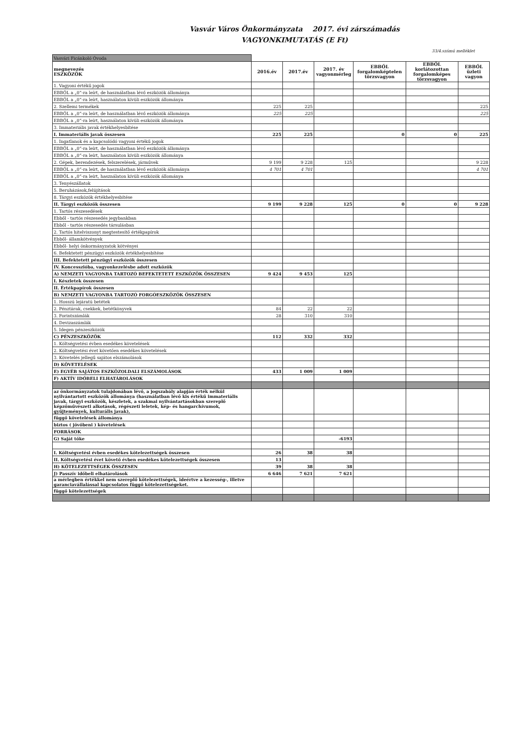Vasvár Város Önkormányzata 2017. évi zárszámadás
VAGYONKIMUTATÁS (E Ft)
33/4.számú melléklet
| Vasvári Ficánkoló Óvoda | | | | | | |
| megnevezés ESZKÖZÖK | 2016.év | 2017.év | 2017. év vagyonmérleg | EBBŐL forgalomképtelen törzsvagyon | EBBŐL korlátozottan forgalomképes törzsvagyon | EBBŐL üzleti vagyon |
| 1. Vagyoni értékű jogok | | | | | | |
| EBBŐL a „0”-ra leírt, de használatban lévő eszközök állománya | | | | | | |
| EBBŐL a „0”-ra leírt, használaton kívüli eszközök állománya | | | | | | |
| 2. Szellemi termékek | 225 | 225 | | | | 225 |
| EBBŐL a „0”-ra leírt, de használatban lévő eszközök állománya | 225 | 225 | | | | 225 |
| EBBŐL a „0”-ra leírt, használaton kívüli eszközök állománya | | | | | | |
| 3. Immateriális javak értékhelyesbítése | | | | | | |
| I. Immateriális javak összesen | 225 | 225 | | 0 | 0 | 225 |
| 1. Ingatlanok és a kapcsolódó vagyoni értékű jogok | | | | | | |
| EBBŐL a „0”-ra leírt, de használatban lévő eszközök állománya | | | | | | |
| EBBŐL a „0”-ra leírt, használaton kívüli eszközök állománya | | | | | | |
| 2. Gépek, berendezések, felszerelések, járművek | 9 199 | 9 228 | 125 | | | 9 228 |
| EBBŐL a „0”-ra leírt, de használatban lévő eszközök állománya | 4 701 | 4 701 | | | | 4 701 |
| EBBŐL a „0”-ra leírt, használaton kívüli eszközök állománya | | | | | | |
| 3. Tenyészállatok | | | | | | |
| 5. Beruházások,felújítások | | | | | | |
| 8. Tárgyi eszközök értékhelyesbítése | | | | | | |
| II. Tárgyi eszközök összesen | 9 199 | 9 228 | 125 | 0 | 0 | 9 228 |
| 1. Tartós részesedések | | | | | | |
| Ebből - tartós részesedés jegybankban | | | | | | |
| Ebből - tartós részesedés társulásban | | | | | | |
| 2. Tartós hitelviszonyt megtestesítő értékpapírok | | | | | | |
| Ebből- államkötvények | | | | | | |
| Ebből- helyi önkormányzatok kötvényei | | | | | | |
| 6. Befektetett pénzügyi eszközök értékhelyesbítése | | | | | | |
| III. Befektetett pénzügyi eszközök összesen | | | | | | |
| IV. Koncesszióba, vagyonkezelésbe adott eszközök | | | | | | |
| A) NEMZETI VAGYONBA TARTOZÓ BEFEKTETETT ESZKÖZÖK ÖSSZESEN | 9 424 | 9 453 | 125 | | | |
| I. Készletek összesen | | | | | | |
| II. Értékpapírok összesen | | | | | | |
| B) NEMZETI VAGYONBA TARTOZÓ FORGÓESZKÖZÖK ÖSSZESEN | | | | | | |
| 1. Hosszú lejáratú betétek | | | | | | |
| 2. Pénztárak, csekkek, betétkönyvek | 84 | 22 | 22 | | | |
| 3. Forintszámlák | 28 | 310 | 310 | | | |
| 4. Devizaszámlák | | | | | | |
| 5. Idegen pénzeszközök | | | | | | |
| C) PÉNZESZKÖZÖK | 112 | 332 | 332 | | | |
| 1. Költségvetési évben esedékes követelések | | | | | | |
| 2. Költségvetési évet követően esedékes követelések | | | | | | |
| 3. Követelés jellegű sajátos elszámolások | | | | | | |
| D) KÖVETELÉSEK | | | | | | |
| E) EGYÉB SAJÁTOS ESZKÖZOLDALI ELSZÁMOLÁSOK | 433 | 1 009 | 1 009 | | | |
| F) AKTÍV IDŐBELI ELHATÁROLÁSOK | | | | | | |
| az önkormányzatok tulajdonában lévő, a jogszabály alapján érték nélkül nyilvántartott eszközök állománya (használatban lévő kis értékű immateriális javak, tárgyi eszközök, készletek, a szakmai nyilvántartásokban szereplő képzőművészeti alkotások, régészeti leletek, kép- és hangarchívumok, gyűjtemények, kulturális javak), | | | | | | |
| függő követelések állománya | | | | | | |
| biztos ( jövőbeni ) követelések | | | | | | |
| FORRÁSOK | | | | | | |
| G) Saját tőke | | | -6193 | | | |
| I. Költségvetési évben esedékes kötelezettségek összesen | 26 | 38 | 38 | | | |
| II. Költségvetési évet követő évben esedékes kötelezettségek összesen | 13 | | | | | |
| H) KÖTELEZETTSÉGEK ÖSSZESEN | 39 | 38 | 38 | | | |
| J) Passzív időbeli elhatárolások | 6 646 | 7 621 | 7 621 | | | |
| a mérlegben értékkel nem szereplő kötelezettségek, ideértve a kezesség-, illetve garanciavállalással kapcsolatos függő kötelezettségeket. | | | | | | |
| függő kötelezettségek | | | | | | |